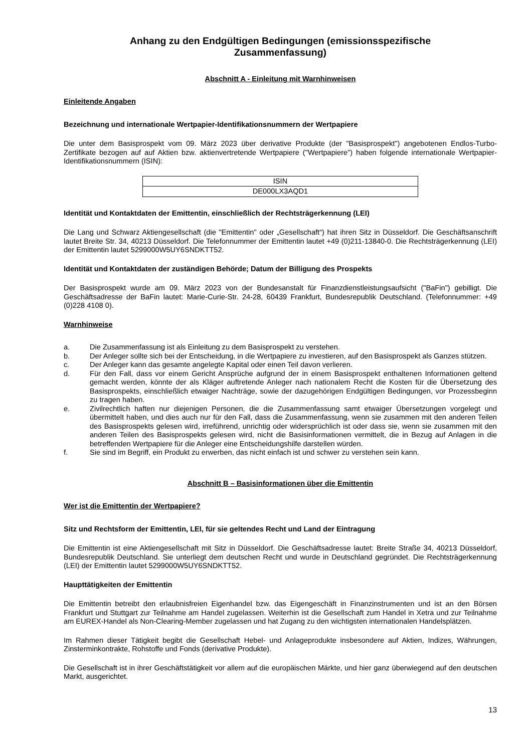Anhang zu den Endgültigen Bedingungen (emissionsspezifische
Zusammenfassung)
Abschnitt A - Einleitung mit Warnhinweisen
Einleitende Angaben
Bezeichnung und internationale Wertpapier-Identifikationsnummern der Wertpapiere
Die unter dem Basisprospekt vom 09. März 2023 über derivative Produkte (der "Basisprospekt") angebotenen Endlos-Turbo-Zertifikate bezogen auf auf Aktien bzw. aktienvertretende Wertpapiere ("Wertpapiere") haben folgende internationale Wertpapier-Identifikationsnummern (ISIN):
| ISIN |
| DE000LX3AQD1 |
Identität und Kontaktdaten der Emittentin, einschließlich der Rechtsträgerkennung (LEI)
Die Lang und Schwarz Aktiengesellschaft (die "Emittentin" oder „Gesellschaft“) hat ihren Sitz in Düsseldorf. Die Geschäftsanschrift lautet Breite Str. 34, 40213 Düsseldorf. Die Telefonnummer der Emittentin lautet +49 (0)211-13840-0. Die Rechtsträgerkennung (LEI) der Emittentin lautet 5299000W5UY6SNDKTT52.
Identität und Kontaktdaten der zuständigen Behörde; Datum der Billigung des Prospekts
Der Basisprospekt wurde am 09. März 2023 von der Bundesanstalt für Finanzdienstleistungsaufsicht ("BaFin") gebilligt. Die Geschäftsadresse der BaFin lautet: Marie-Curie-Str. 24-28, 60439 Frankfurt, Bundesrepublik Deutschland. (Telefonnummer: +49 (0)228 4108 0).
Warnhinweise
a. Die Zusammenfassung ist als Einleitung zu dem Basisprospekt zu verstehen.
b. Der Anleger sollte sich bei der Entscheidung, in die Wertpapiere zu investieren, auf den Basisprospekt als Ganzes stützen.
c. Der Anleger kann das gesamte angelegte Kapital oder einen Teil davon verlieren.
d. Für den Fall, dass vor einem Gericht Ansprüche aufgrund der in einem Basisprospekt enthaltenen Informationen geltend gemacht werden, könnte der als Kläger auftretende Anleger nach nationalem Recht die Kosten für die Übersetzung des Basisprospekts, einschließlich etwaiger Nachträge, sowie der dazugehörigen Endgültigen Bedingungen, vor Prozessbeginn zu tragen haben.
e. Zivilrechtlich haften nur diejenigen Personen, die die Zusammenfassung samt etwaiger Übersetzungen vorgelegt und übermittelt haben, und dies auch nur für den Fall, dass die Zusammenfassung, wenn sie zusammen mit den anderen Teilen des Basisprospekts gelesen wird, irreführend, unrichtig oder widersprüchlich ist oder dass sie, wenn sie zusammen mit den anderen Teilen des Basisprospekts gelesen wird, nicht die Basisinformationen vermittelt, die in Bezug auf Anlagen in die betreffenden Wertpapiere für die Anleger eine Entscheidungshilfe darstellen würden.
f. Sie sind im Begriff, ein Produkt zu erwerben, das nicht einfach ist und schwer zu verstehen sein kann.
Abschnitt B – Basisinformationen über die Emittentin
Wer ist die Emittentin der Wertpapiere?
Sitz und Rechtsform der Emittentin, LEI, für sie geltendes Recht und Land der Eintragung
Die Emittentin ist eine Aktiengesellschaft mit Sitz in Düsseldorf. Die Geschäftsadresse lautet: Breite Straße 34, 40213 Düsseldorf, Bundesrepublik Deutschland. Sie unterliegt dem deutschen Recht und wurde in Deutschland gegründet. Die Rechtsträgerkennung (LEI) der Emittentin lautet 5299000W5UY6SNDKTT52.
Haupttätigkeiten der Emittentin
Die Emittentin betreibt den erlaubnisfreien Eigenhandel bzw. das Eigengeschäft in Finanzinstrumenten und ist an den Börsen Frankfurt und Stuttgart zur Teilnahme am Handel zugelassen. Weiterhin ist die Gesellschaft zum Handel in Xetra und zur Teilnahme am EUREX-Handel als Non-Clearing-Member zugelassen und hat Zugang zu den wichtigsten internationalen Handelsplätzen.
Im Rahmen dieser Tätigkeit begibt die Gesellschaft Hebel- und Anlageprodukte insbesondere auf Aktien, Indizes, Währungen, Zinsterminkontrakte, Rohstoffe und Fonds (derivative Produkte).
Die Gesellschaft ist in ihrer Geschäftstätigkeit vor allem auf die europäischen Märkte, und hier ganz überwiegend auf den deutschen Markt, ausgerichtet.
13